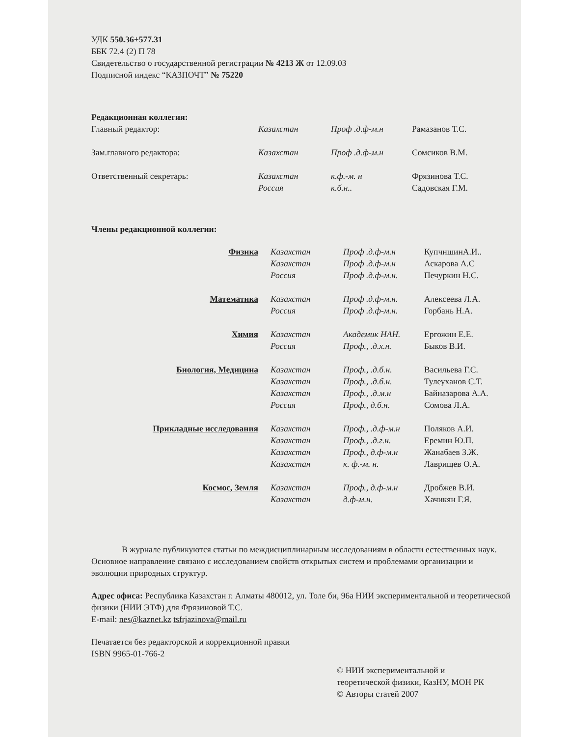УДК 550.36+577.31
ББК 72.4 (2) П 78
Свидетельство о государственной регистрации № 4213 Ж от 12.09.03
Подписной индекс “КАЗПОЧТ” № 75220
Редакционная коллегия:
| Главный редактор: | Казахстан | Проф .д.ф-м.н | Рамазанов Т.С. |
| Зам.главного редактора: | Казахстан | Проф .д.ф-м.н | Сомсиков В.М. |
| Ответственный секретарь: | Казахстан | к.ф.-м. н | Фрязинова Т.С. |
| | Россия | к.б.н.. | Садовская Г.М. |
Члены редакционной коллегии:
| Физика | Казахстан | Проф .д.ф-м.н | КупчншинА.И.. |
| | Казахстан | Проф .д.ф-м.н | Аскарова А.С |
| | Россия | Проф .д.ф-м.н. | Печуркин Н.С. |
| Математика | Казахстан | Проф .д.ф-м.н. | Алексеева Л.А. |
| | Россия | Проф .д.ф-м.н. | Горбань Н.А. |
| Химия | Казахстан | Академик НАН. | Ергожин Е.Е. |
| | Россия | Проф., .д.х.н. | Быков В.И. |
| Биология, Медицина | Казахстан | Проф., .д.б.н. | Васильева Г.С. |
| | Казахстан | Проф., .д.б.н. | Тулеуханов С.Т. |
| | Казахстан | Проф., .д.м.н | Байназарова А.А. |
| | Россия | Проф., д.б.н. | Сомова Л.А. |
| Прикладные исследования | Казахстан | Проф., .д.ф-м.н | Поляков А.И. |
| | Казахстан | Проф., .д.г.н. | Еремин Ю.П. |
| | Казахстан | Проф., д.ф-м.н | Жанабаев З.Ж. |
| | Казахстан | к. ф.-м. н. | Лаврищев О.А. |
| Космос, Земля | Казахстан | Проф., д.ф-м.н | Дробжев В.И. |
| | Казахстан | д.ф-м.н. | Хачикян Г.Я. |
В журнале публикуются статьи по междисциплинарным исследованиям в области естественных наук. Основное направление связано с исследованием свойств открытых систем и проблемами организации и эволюции природных структур.
Адрес офиса: Республика Казахстан г. Алматы 480012, ул. Толе би, 96а НИИ экспериментальной и теоретической физики (НИИ ЭТФ) для Фрязиновой Т.С.
E-mail: nes@kaznet.kz tsfrjazinova@mail.ru
Печатается без редакторской и коррекционной правки
ISBN 9965-01-766-2
© НИИ экспериментальной и
теоретической физики, КазНУ, МОН РК
© Авторы статей 2007